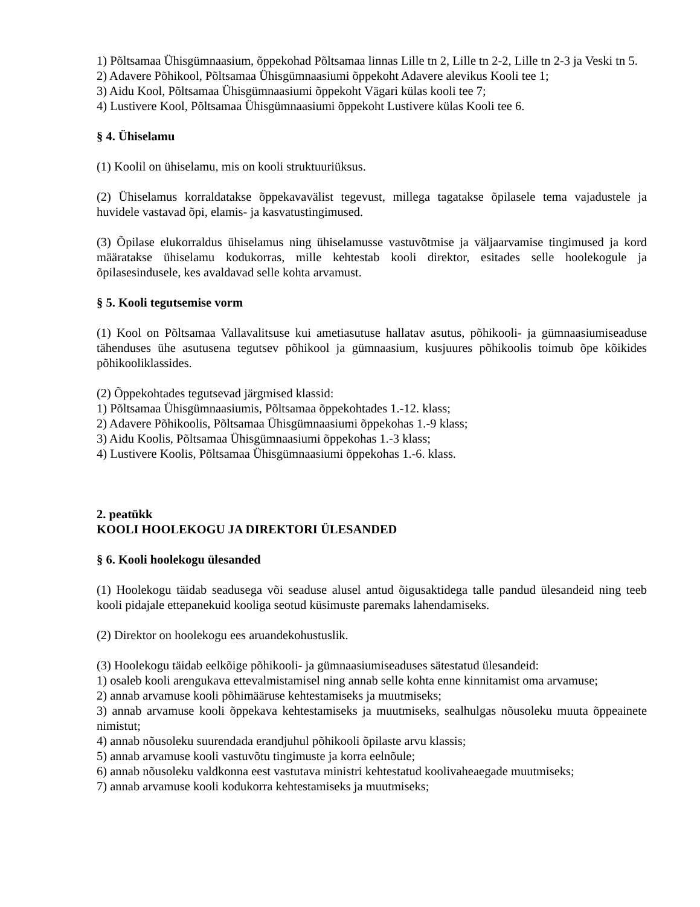1) Põltsamaa Ühisgümnaasium, õppekohad Põltsamaa linnas Lille tn 2, Lille tn 2-2, Lille tn 2-3 ja Veski tn 5.
2) Adavere Põhikool, Põltsamaa Ühisgümnaasiumi õppekoht Adavere alevikus Kooli tee 1;
3) Aidu Kool, Põltsamaa Ühisgümnaasiumi õppekoht Vägari külas kooli tee 7;
4) Lustivere Kool, Põltsamaa Ühisgümnaasiumi õppekoht Lustivere külas Kooli tee 6.
§ 4. Ühiselamu
(1) Koolil on ühiselamu, mis on kooli struktuuriüksus.
(2) Ühiselamus korraldatakse õppekavavälist tegevust, millega tagatakse õpilasele tema vajadustele ja huvidele vastavad õpi, elamis- ja kasvatustingimused.
(3) Õpilase elukorraldus ühiselamus ning ühiselamusse vastuvõtmise ja väljaarvamise tingimused ja kord määratakse ühiselamu kodukorras, mille kehtestab kooli direktor, esitades selle hoolekogule ja õpilasesindusele, kes avaldavad selle kohta arvamust.
§ 5. Kooli tegutsemise vorm
(1) Kool on Põltsamaa Vallavalitsuse kui ametiasutuse hallatav asutus, põhikooli- ja gümnaasiumiseaduse tähenduses ühe asutusena tegutsev põhikool ja gümnaasium, kusjuures põhikoolis toimub õpe kõikides põhikooliklassides.
(2) Õppekohtades tegutsevad järgmised klassid:
1) Põltsamaa Ühisgümnaasiumis, Põltsamaa õppekohtades 1.-12. klass;
2) Adavere Põhikoolis, Põltsamaa Ühisgümnaasiumi õppekohas 1.-9 klass;
3) Aidu Koolis, Põltsamaa Ühisgümnaasiumi õppekohas 1.-3 klass;
4) Lustivere Koolis, Põltsamaa Ühisgümnaasiumi õppekohas 1.-6. klass.
2. peatükk
KOOLI HOOLEKOGU JA DIREKTORI ÜLESANDED
§ 6. Kooli hoolekogu ülesanded
(1) Hoolekogu täidab seadusega või seaduse alusel antud õigusaktidega talle pandud ülesandeid ning teeb kooli pidajale ettepanekuid kooliga seotud küsimuste paremaks lahendamiseks.
(2) Direktor on hoolekogu ees aruandekohustuslik.
(3) Hoolekogu täidab eelkõige põhikooli- ja gümnaasiumiseaduses sätestatud ülesandeid:
1) osaleb kooli arengukava ettevalmistamisel ning annab selle kohta enne kinnitamist oma arvamuse;
2) annab arvamuse kooli põhimääruse kehtestamiseks ja muutmiseks;
3) annab arvamuse kooli õppekava kehtestamiseks ja muutmiseks, sealhulgas nõusoleku muuta õppeainete nimistut;
4) annab nõusoleku suurendada erandjuhul põhikooli õpilaste arvu klassis;
5) annab arvamuse kooli vastuvõtu tingimuste ja korra eelnõule;
6) annab nõusoleku valdkonna eest vastutava ministri kehtestatud koolivaheaegade muutmiseks;
7) annab arvamuse kooli kodukorra kehtestamiseks ja muutmiseks;